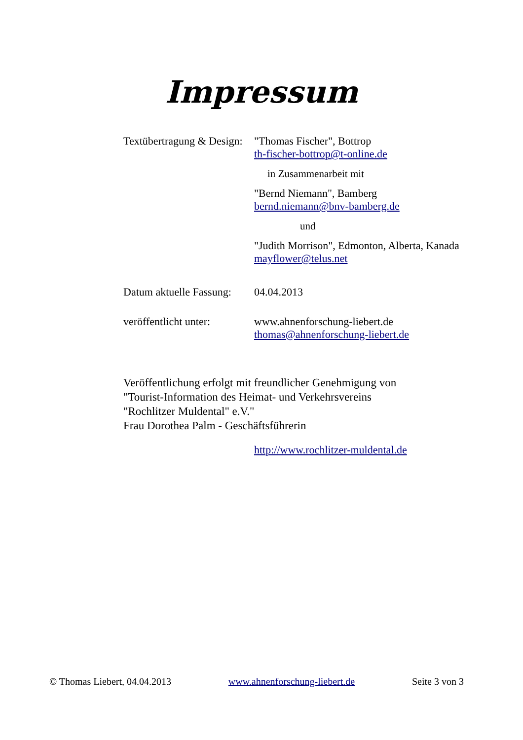Impressum
Textübertragung & Design:
"Thomas Fischer", Bottrop
th-fischer-bottrop@t-online.de
in Zusammenarbeit mit
"Bernd Niemann", Bamberg
bernd.niemann@bnv-bamberg.de
und
"Judith Morrison", Edmonton, Alberta, Kanada
mayflower@telus.net
Datum aktuelle Fassung:
04.04.2013
veröffentlicht unter:
www.ahnenforschung-liebert.de
thomas@ahnenforschung-liebert.de
Veröffentlichung erfolgt mit freundlicher Genehmigung von
"Tourist-Information des Heimat- und Verkehrsvereins
"Rochlitzer Muldental" e.V."
Frau Dorothea Palm - Geschäftsführerin
http://www.rochlitzer-muldental.de
© Thomas Liebert, 04.04.2013 www.ahnenforschung-liebert.de Seite 3 von 3